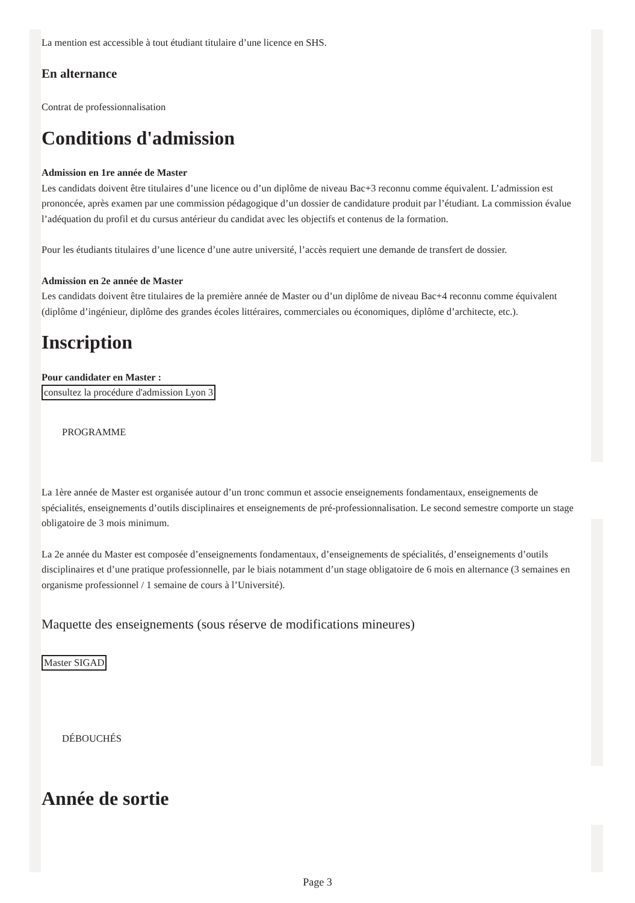La mention est accessible à tout étudiant titulaire d’une licence en SHS.
En alternance
Contrat de professionnalisation
Conditions d'admission
Admission en 1re année de Master
Les candidats doivent être titulaires d’une licence ou d’un diplôme de niveau Bac+3 reconnu comme équivalent. L’admission est prononcée, après examen par une commission pédagogique d’un dossier de candidature produit par l’étudiant. La commission évalue l’adéquation du profil et du cursus antérieur du candidat avec les objectifs et contenus de la formation.
Pour les étudiants titulaires d’une licence d’une autre université, l’accès requiert une demande de transfert de dossier.
Admission en 2e année de Master
Les candidats doivent être titulaires de la première année de Master ou d’un diplôme de niveau Bac+4 reconnu comme équivalent (diplôme d’ingénieur, diplôme des grandes écoles littéraires, commerciales ou économiques, diplôme d’architecte, etc.).
Inscription
Pour candidater en Master :
consultez la procédure d'admission Lyon 3
PROGRAMME
La 1ère année de Master est organisée autour d’un tronc commun et associe enseignements fondamentaux, enseignements de spécialités, enseignements d’outils disciplinaires et enseignements de pré-professionnalisation. Le second semestre comporte un stage obligatoire de 3 mois minimum.
La 2e année du Master est composée d’enseignements fondamentaux, d’enseignements de spécialités, d’enseignements d’outils disciplinaires et d’une pratique professionnelle, par le biais notamment d’un stage obligatoire de 6 mois en alternance (3 semaines en organisme professionnel / 1 semaine de cours à l’Université).
Maquette des enseignements (sous réserve de modifications mineures)
Master SIGAD
DÉBOUCHÉS
Année de sortie
Page 3